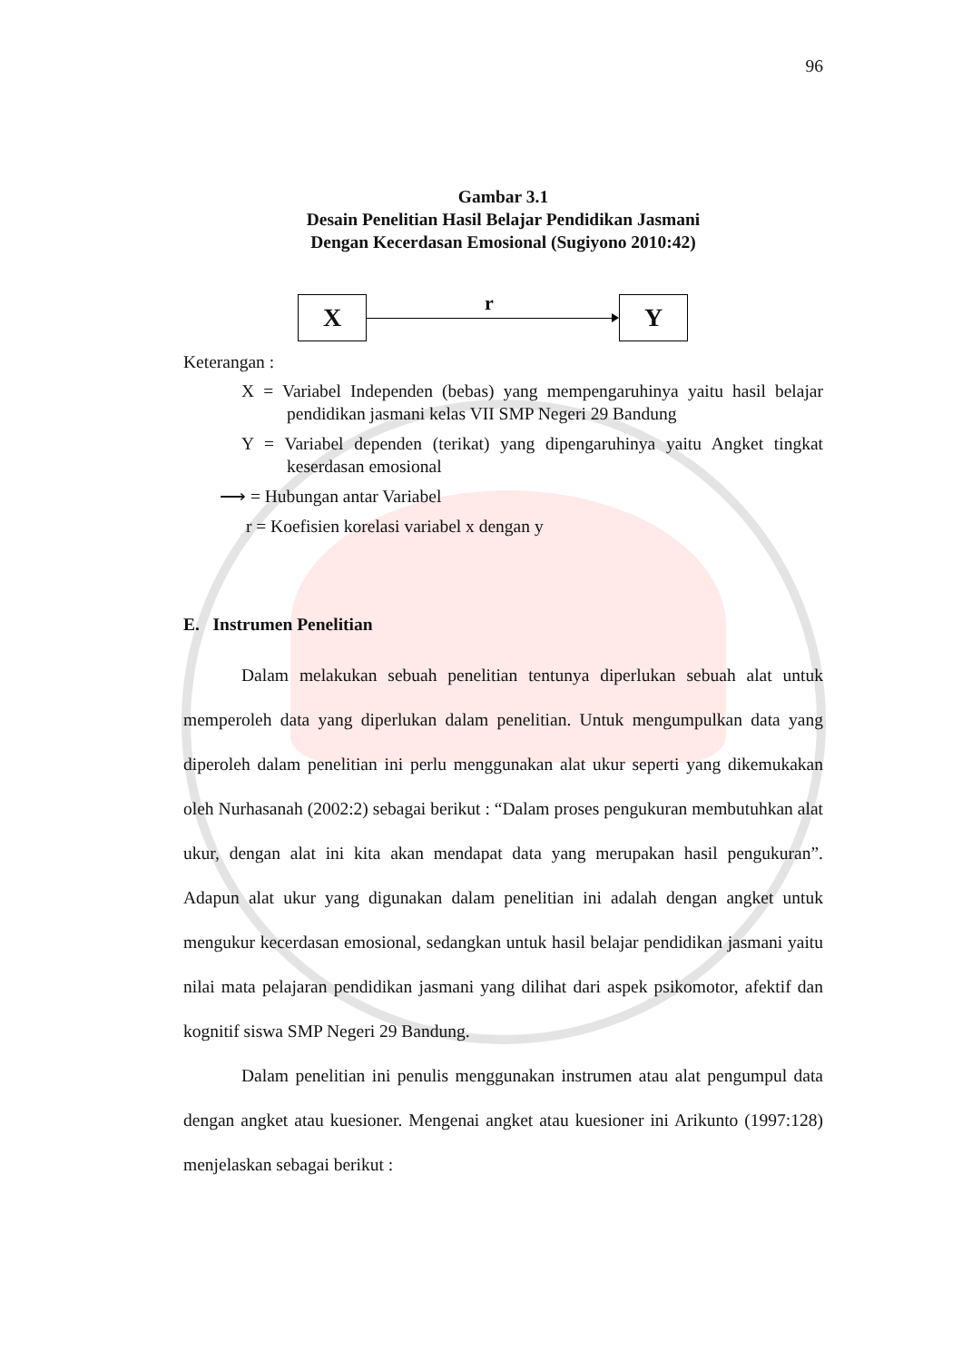96
Gambar 3.1
Desain Penelitian Hasil Belajar Pendidikan Jasmani
Dengan Kecerdasan Emosional (Sugiyono 2010:42)
X
r
Y
Keterangan :
X = Variabel Independen (bebas) yang mempengaruhinya yaitu hasil belajar pendidikan jasmani kelas VII SMP Negeri 29 Bandung
Y = Variabel dependen (terikat) yang dipengaruhinya yaitu Angket tingkat keserdasan emosional
⟶ = Hubungan antar Variabel
r = Koefisien korelasi variabel x dengan y
E. Instrumen Penelitian
Dalam melakukan sebuah penelitian tentunya diperlukan sebuah alat untuk memperoleh data yang diperlukan dalam penelitian. Untuk mengumpulkan data yang diperoleh dalam penelitian ini perlu menggunakan alat ukur seperti yang dikemukakan oleh Nurhasanah (2002:2) sebagai berikut : “Dalam proses pengukuran membutuhkan alat ukur, dengan alat ini kita akan mendapat data yang merupakan hasil pengukuran”. Adapun alat ukur yang digunakan dalam penelitian ini adalah dengan angket untuk mengukur kecerdasan emosional, sedangkan untuk hasil belajar pendidikan jasmani yaitu nilai mata pelajaran pendidikan jasmani yang dilihat dari aspek psikomotor, afektif dan kognitif siswa SMP Negeri 29 Bandung.
Dalam penelitian ini penulis menggunakan instrumen atau alat pengumpul data dengan angket atau kuesioner. Mengenai angket atau kuesioner ini Arikunto (1997:128) menjelaskan sebagai berikut :